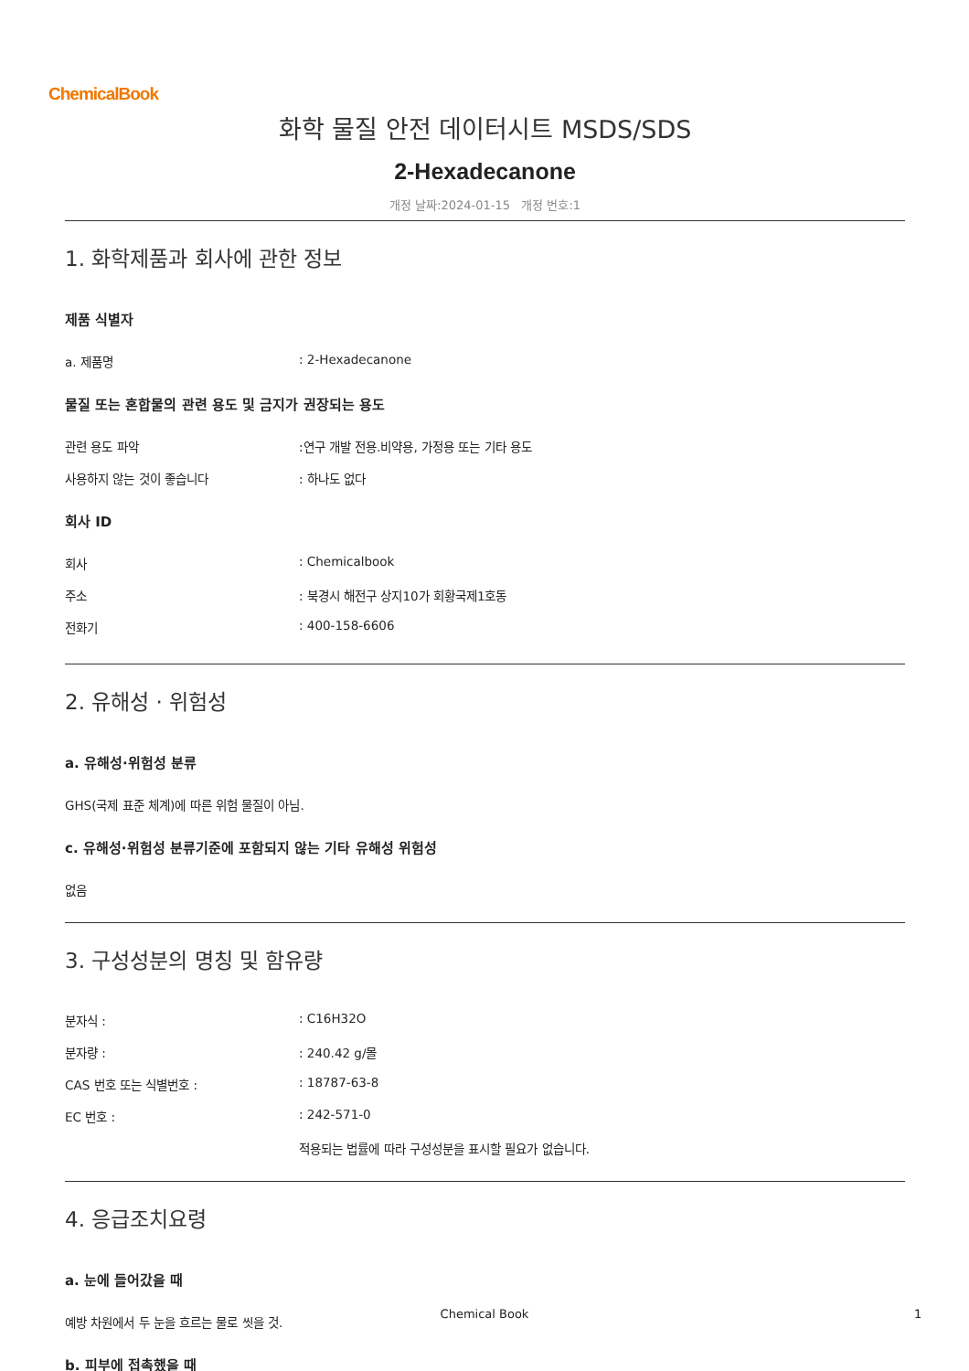ChemicalBook
화학 물질 안전 데이터시트 MSDS/SDS
2-Hexadecanone
개정 날짜:2024-01-15 개정 번호:1
1. 화학제품과 회사에 관한 정보
제품 식별자
a. 제품명: 2-Hexadecanone
물질 또는 혼합물의 관련 용도 및 금지가 권장되는 용도
관련 용도 파악:연구 개발 전용.비약용, 가정용 또는 기타 용도
사용하지 않는 것이 좋습니다: 하나도 없다
회사 ID
회사: Chemicalbook
주소: 북경시 해전구 상지10가 회황국제1호동
전화기: 400-158-6606
2. 유해성 · 위험성
a. 유해성·위험성 분류
GHS(국제 표준 체계)에 따른 위험 물질이 아님.
c. 유해성·위험성 분류기준에 포함되지 않는 기타 유해성 위험성
없음
3. 구성성분의 명칭 및 함유량
분자식 :: C16H32O
분자량 :: 240.42 g/몰
CAS 번호 또는 식별번호 :: 18787-63-8
EC 번호 :: 242-571-0
적용되는 법률에 따라 구성성분을 표시할 필요가 없습니다.
4. 응급조치요령
a. 눈에 들어갔을 때
예방 차원에서 두 눈을 흐르는 물로 씻을 것.
b. 피부에 접촉했을 때
Chemical Book 1